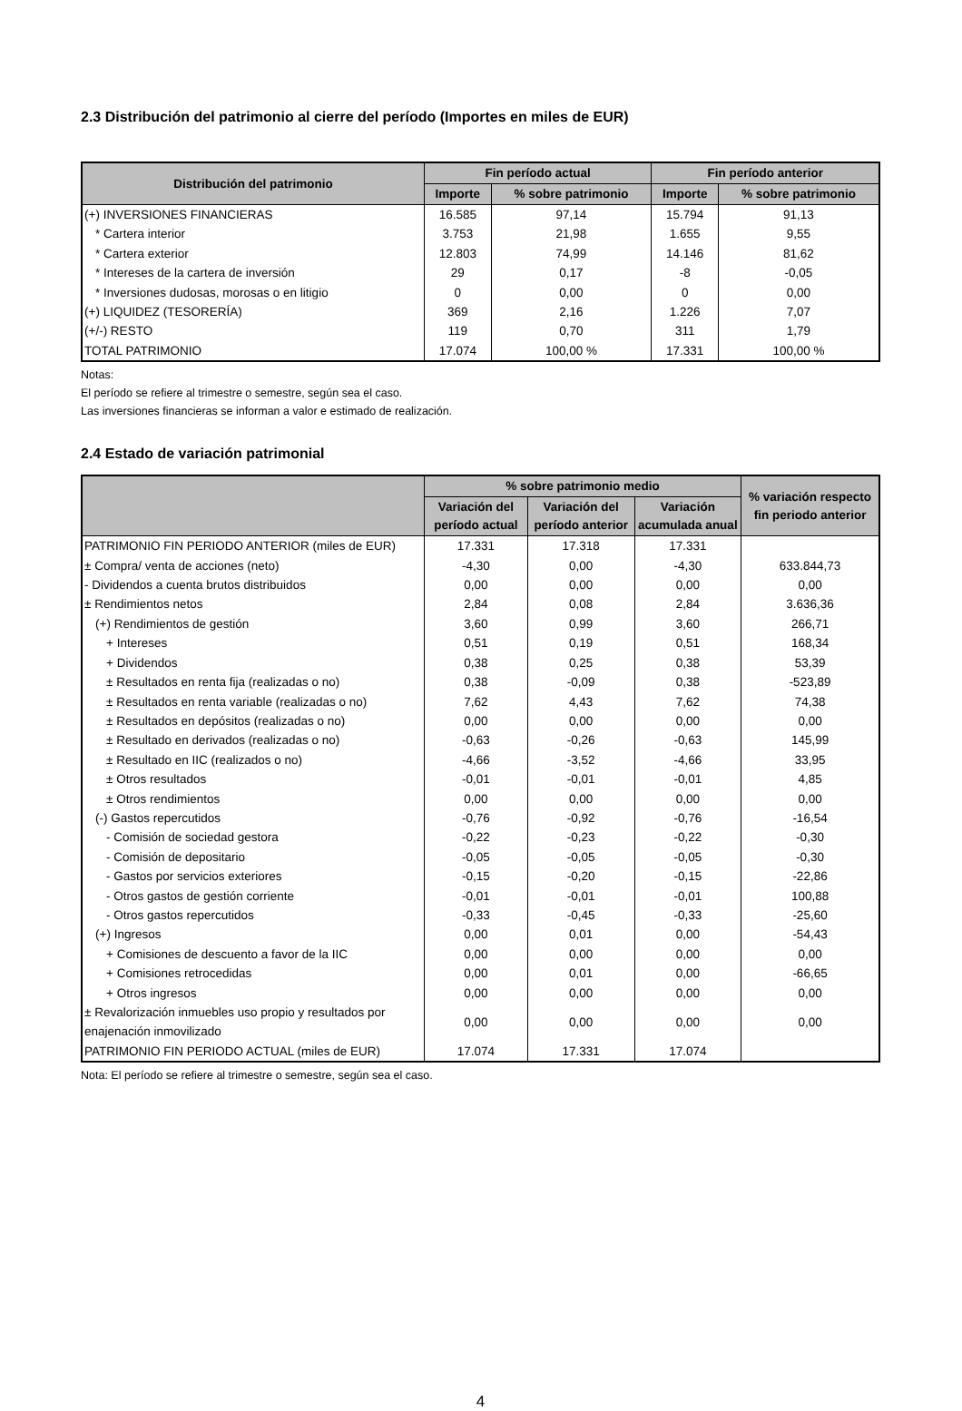2.3 Distribución del patrimonio al cierre del período (Importes en miles de EUR)
| Distribución del patrimonio | Fin período actual | | Fin período anterior | |
| --- | --- | --- | --- | --- |
| | Importe | % sobre patrimonio | Importe | % sobre patrimonio |
| (+) INVERSIONES FINANCIERAS | 16.585 | 97,14 | 15.794 | 91,13 |
| * Cartera interior | 3.753 | 21,98 | 1.655 | 9,55 |
| * Cartera exterior | 12.803 | 74,99 | 14.146 | 81,62 |
| * Intereses de la cartera de inversión | 29 | 0,17 | -8 | -0,05 |
| * Inversiones dudosas, morosas o en litigio | 0 | 0,00 | 0 | 0,00 |
| (+) LIQUIDEZ (TESORERÍA) | 369 | 2,16 | 1.226 | 7,07 |
| (+/-) RESTO | 119 | 0,70 | 311 | 1,79 |
| TOTAL PATRIMONIO | 17.074 | 100,00 % | 17.331 | 100,00 % |
Notas:
El período se refiere al trimestre o semestre, según sea el caso.
Las inversiones financieras se informan a valor e estimado de realización.
2.4 Estado de variación patrimonial
| | % sobre patrimonio medio | | | % variación respecto fin periodo anterior |
| --- | --- | --- | --- | --- |
| | Variación del período actual | Variación del período anterior | Variación acumulada anual | |
| PATRIMONIO FIN PERIODO ANTERIOR (miles de EUR) | 17.331 | 17.318 | 17.331 | |
| ± Compra/ venta de acciones (neto) | -4,30 | 0,00 | -4,30 | 633.844,73 |
| - Dividendos a cuenta brutos distribuidos | 0,00 | 0,00 | 0,00 | 0,00 |
| ± Rendimientos netos | 2,84 | 0,08 | 2,84 | 3.636,36 |
| (+) Rendimientos de gestión | 3,60 | 0,99 | 3,60 | 266,71 |
| + Intereses | 0,51 | 0,19 | 0,51 | 168,34 |
| + Dividendos | 0,38 | 0,25 | 0,38 | 53,39 |
| ± Resultados en renta fija (realizadas o no) | 0,38 | -0,09 | 0,38 | -523,89 |
| ± Resultados en renta variable (realizadas o no) | 7,62 | 4,43 | 7,62 | 74,38 |
| ± Resultados en depósitos (realizadas o no) | 0,00 | 0,00 | 0,00 | 0,00 |
| ± Resultado en derivados (realizadas o no) | -0,63 | -0,26 | -0,63 | 145,99 |
| ± Resultado en IIC (realizados o no) | -4,66 | -3,52 | -4,66 | 33,95 |
| ± Otros resultados | -0,01 | -0,01 | -0,01 | 4,85 |
| ± Otros rendimientos | 0,00 | 0,00 | 0,00 | 0,00 |
| (-) Gastos repercutidos | -0,76 | -0,92 | -0,76 | -16,54 |
| - Comisión de sociedad gestora | -0,22 | -0,23 | -0,22 | -0,30 |
| - Comisión de depositario | -0,05 | -0,05 | -0,05 | -0,30 |
| - Gastos por servicios exteriores | -0,15 | -0,20 | -0,15 | -22,86 |
| - Otros gastos de gestión corriente | -0,01 | -0,01 | -0,01 | 100,88 |
| - Otros gastos repercutidos | -0,33 | -0,45 | -0,33 | -25,60 |
| (+) Ingresos | 0,00 | 0,01 | 0,00 | -54,43 |
| + Comisiones de descuento a favor de la IIC | 0,00 | 0,00 | 0,00 | 0,00 |
| + Comisiones retrocedidas | 0,00 | 0,01 | 0,00 | -66,65 |
| + Otros ingresos | 0,00 | 0,00 | 0,00 | 0,00 |
| ± Revalorización inmuebles uso propio y resultados por enajenación inmovilizado | 0,00 | 0,00 | 0,00 | 0,00 |
| PATRIMONIO FIN PERIODO ACTUAL (miles de EUR) | 17.074 | 17.331 | 17.074 | |
Nota: El período se refiere al trimestre o semestre, según sea el caso.
4